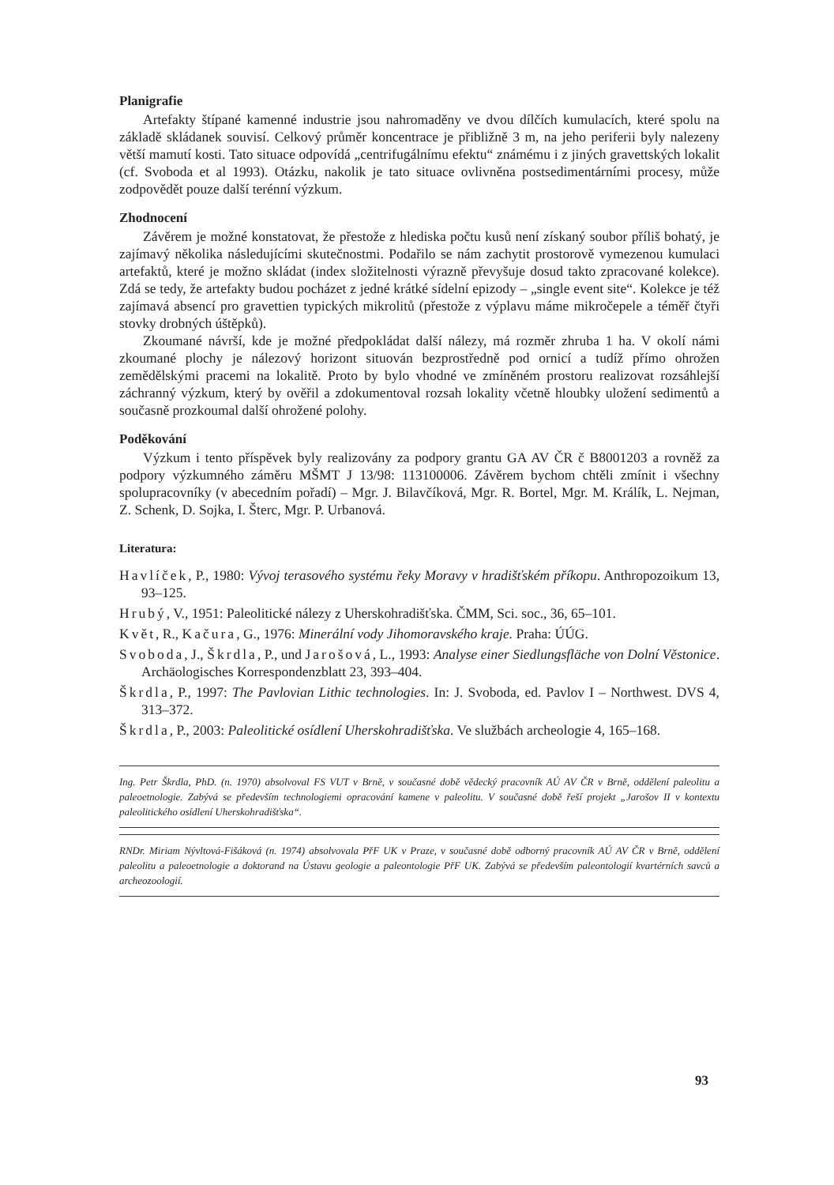Planigrafie
Artefakty štípané kamenné industrie jsou nahromaděny ve dvou dílčích kumulacích, které spolu na základě skládanek souvisí. Celkový průměr koncentrace je přibližně 3 m, na jeho periferii byly nalezeny větší mamutí kosti. Tato situace odpovídá „centrifugálnímu efektu“ známému i z jiných gravettských lokalit (cf. Svoboda et al 1993). Otázku, nakolik je tato situace ovlivněna postsedimentárními procesy, může zodpovědět pouze další terénní výzkum.
Zhodnocení
Závěrem je možné konstatovat, že přestože z hlediska počtu kusů není získaný soubor příliš bohatý, je zajímavý několika následujícími skutečnostmi. Podařilo se nám zachytit prostorově vymezenou kumulaci artefaktů, které je možno skládat (index složitelnosti výrazně převyšuje dosud takto zpracované kolekce). Zdá se tedy, že artefakty budou pocházet z jedné krátké sídelní epizody – „single event site“. Kolekce je též zajímavá absencí pro gravettien typických mikrolitů (přestože z výplavu máme mikročepele a téměř čtyři stovky drobných úštěpků).
Zkoumané návrší, kde je možné předpokládat další nálezy, má rozměr zhruba 1 ha. V okolí námi zkoumané plochy je nálezový horizont situován bezprostředně pod ornicí a tudíž přímo ohrožen zemědělskými pracemi na lokalitě. Proto by bylo vhodné ve zmíněném prostoru realizovat rozsáhlejší záchranný výzkum, který by ověřil a zdokumentoval rozsah lokality včetně hloubky uložení sedimentů a současně prozkoumal další ohrožené polohy.
Poděkování
Výzkum i tento příspěvek byly realizovány za podpory grantu GA AV ČR č B8001203 a rovněž za podpory výzkumného záměru MŠMT J 13/98: 113100006. Závěrem bychom chtěli zmínit i všechny spolupracovníky (v abecedním pořadí) – Mgr. J. Bilavčíková, Mgr. R. Bortel, Mgr. M. Králík, L. Nejman, Z. Schenk, D. Sojka, I. Šterc, Mgr. P. Urbanová.
Literatura:
Havlíček, P., 1980: Vývoj terasového systému řeky Moravy v hradišťském příkopu. Anthropozoikum 13, 93–125.
Hrubý, V., 1951: Paleolitické nálezy z Uherskohradišťska. ČMM, Sci. soc., 36, 65–101.
Květ, R., Kačura, G., 1976: Minerální vody Jihomoravského kraje. Praha: ÚÚG.
Svoboda, J., Škrdla, P., und Jarošová, L., 1993: Analyse einer Siedlungsfläche von Dolní Věstonice. Archäologisches Korrespondenzblatt 23, 393–404.
Škrdla, P., 1997: The Pavlovian Lithic technologies. In: J. Svoboda, ed. Pavlov I – Northwest. DVS 4, 313–372.
Škrdla, P., 2003: Paleolitické osídlení Uherskohradišťska. Ve službách archeologie 4, 165–168.
Ing. Petr Škrdla, PhD. (n. 1970) absolvoval FS VUT v Brně, v současné době vědecký pracovník AÚ AV ČR v Brně, oddělení paleolitu a paleoetnologie. Zabývá se především technologiemi opracování kamene v paleolitu. V současné době řeší projekt „Jarošov II v kontextu paleolitického osídlení Uherskohradišťska“.
RNDr. Miriam Nývltová-Fišáková (n. 1974) absolvovala PřF UK v Praze, v současné době odborný pracovník AÚ AV ČR v Brně, oddělení paleolitu a paleoetnologie a doktorand na Ústavu geologie a paleontologie PřF UK. Zabývá se především paleontologií kvartérních savců a archeozoologií.
93